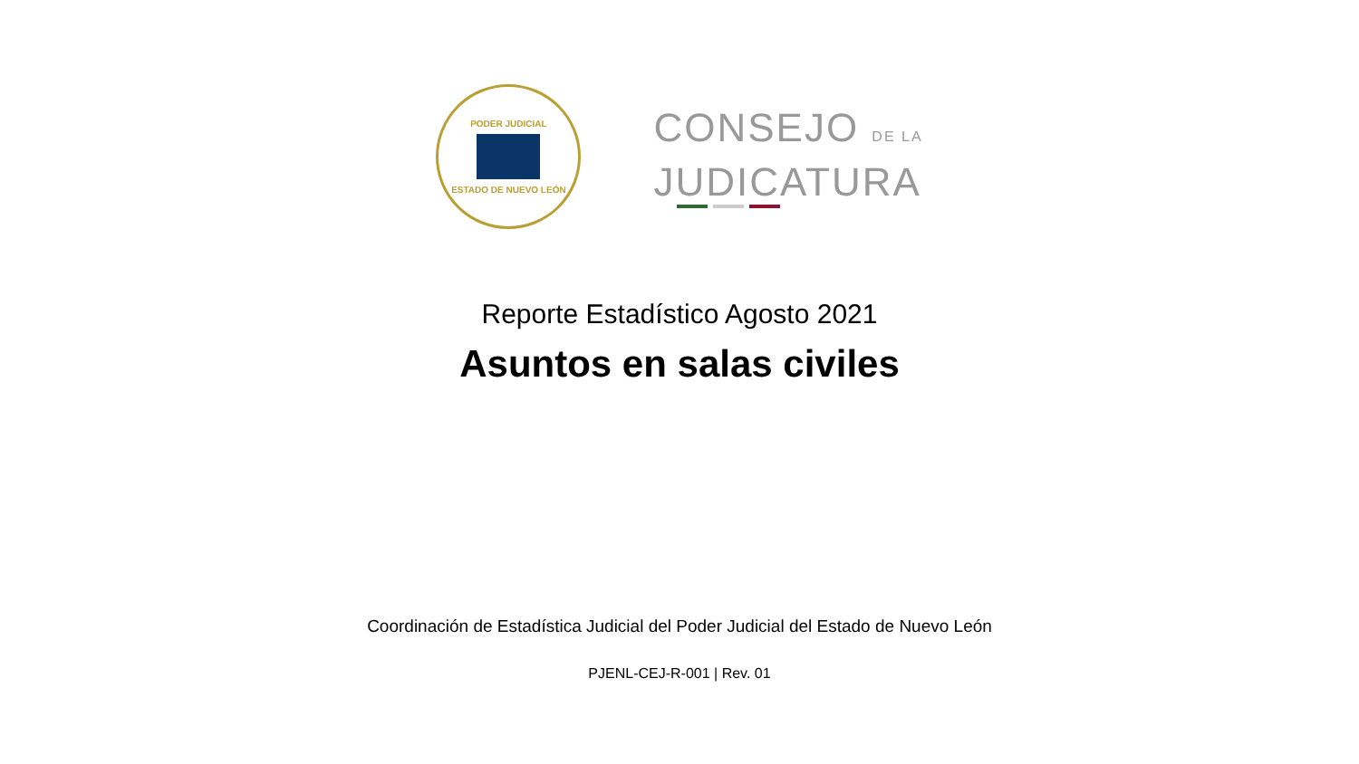PODER JUDICIAL
ESTADO DE NUEVO LEÓN
CONSEJO DE LA
JUDICATURA
Reporte Estadístico Agosto 2021
Asuntos en salas civiles
Coordinación de Estadística Judicial del Poder Judicial del Estado de Nuevo León
PJENL-CEJ-R-001 | Rev. 01